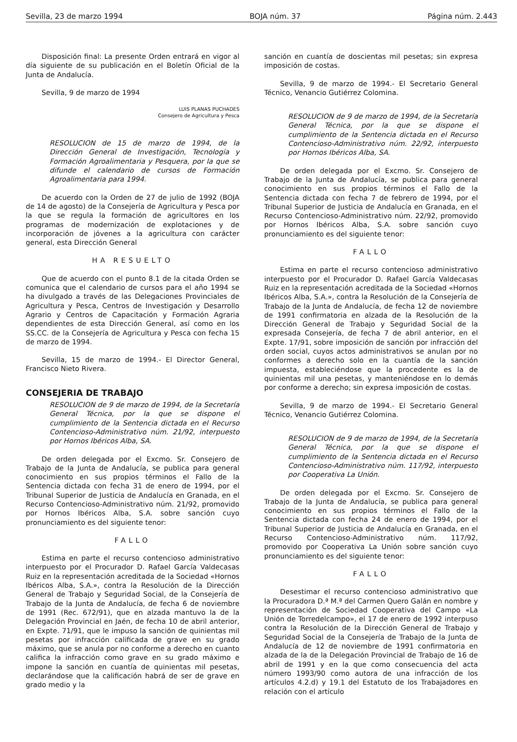Sevilla, 23 de marzo 1994 BOJA núm. 37 Página núm. 2.443
Disposición final: La presente Orden entrará en vigor al día siguiente de su publicación en el Boletín Oficial de la Junta de Andalucía.
Sevilla, 9 de marzo de 1994
LUIS PLANAS PUCHADES
Consejero de Agricultura y Pesca
RESOLUCION de 15 de marzo de 1994, de la Dirección General de Investigación, Tecnología y Formación Agroalimentaria y Pesquera, por la que se difunde el calendario de cursos de Formación Agroalimentaria para 1994.
De acuerdo con la Orden de 27 de julio de 1992 (BOJA de 14 de agosto) de la Consejería de Agricultura y Pesca por la que se regula la formación de agricultores en los programas de modernización de explotaciones y de incorporación de jóvenes a la agricultura con carácter general, esta Dirección General
HA RESUELTO
Que de acuerdo con el punto 8.1 de la citada Orden se comunica que el calendario de cursos para el año 1994 se ha divulgado a través de las Delegaciones Provinciales de Agricultura y Pesca, Centros de Investigación y Desarrollo Agrario y Centros de Capacitación y Formación Agraria dependientes de esta Dirección General, así como en los SS.CC. de la Consejería de Agricultura y Pesca con fecha 15 de marzo de 1994.
Sevilla, 15 de marzo de 1994.- El Director General, Francisco Nieto Rivera.
CONSEJERIA DE TRABAJO
RESOLUCION de 9 de marzo de 1994, de la Secretaría General Técnica, por la que se dispone el cumplimiento de la Sentencia dictada en el Recurso Contencioso-Administrativo núm. 21/92, interpuesto por Hornos Ibéricos Alba, SA.
De orden delegada por el Excmo. Sr. Consejero de Trabajo de la Junta de Andalucía, se publica para general conocimiento en sus propios términos el Fallo de la Sentencia dictada con fecha 31 de enero de 1994, por el Tribunal Superior de Justicia de Andalucía en Granada, en el Recurso Contencioso-Administrativo núm. 21/92, promovido por Hornos Ibéricos Alba, S.A. sobre sanción cuyo pronunciamiento es del siguiente tenor:
FALLO
Estima en parte el recurso contencioso administrativo interpuesto por el Procurador D. Rafael García Valdecasas Ruiz en la representación acreditada de la Sociedad «Hornos Ibéricos Alba, S.A.», contra la Resolución de la Dirección General de Trabajo y Seguridad Social, de la Consejería de Trabajo de la Junta de Andalucía, de fecha 6 de noviembre de 1991 (Rec. 672/91), que en alzada mantuvo la de la Delegación Provincial en Jaén, de fecha 10 de abril anterior, en Expte. 71/91, que le impuso la sanción de quinientas mil pesetas por infracción calificada de grave en su grado máximo, que se anula por no conforme a derecho en cuanto califica la infracción como grave en su grado máximo e impone la sanción en cuantía de quinientas mil pesetas, declarándose que la calificación habrá de ser de grave en grado medio y la
sanción en cuantía de doscientas mil pesetas; sin expresa imposición de costas.
Sevilla, 9 de marzo de 1994.- El Secretario General Técnico, Venancio Gutiérrez Colomina.
RESOLUCION de 9 de marzo de 1994, de la Secretaría General Técnica, por la que se dispone el cumplimiento de la Sentencia dictada en el Recurso Contencioso-Administrativo núm. 22/92, interpuesto por Hornos Ibéricos Alba, SA.
De orden delegada por el Excmo. Sr. Consejero de Trabajo de la Junta de Andalucía, se publica para general conocimiento en sus propios términos el Fallo de la Sentencia dictada con fecha 7 de febrero de 1994, por el Tribunal Superior de Justicia de Andalucía en Granada, en el Recurso Contencioso-Administrativo núm. 22/92, promovido por Hornos Ibéricos Alba, S.A. sobre sanción cuyo pronunciamiento es del siguiente tenor:
FALLO
Estima en parte el recurso contencioso administrativo interpuesto por el Procurador D. Rafael García Valdecasas Ruiz en la representación acreditada de la Sociedad «Hornos Ibéricos Alba, S.A.», contra la Resolución de la Consejería de Trabajo de la Junta de Andalucía, de fecha 12 de noviembre de 1991 confirmatoria en alzada de la Resolución de la Dirección General de Trabajo y Seguridad Social de la expresada Consejería, de fecha 7 de abril anterior, en el Expte. 17/91, sobre imposición de sanción por infracción del orden social, cuyos actos administrativos se anulan por no conformes a derecho solo en la cuantía de la sanción impuesta, estableciéndose que la procedente es la de quinientas mil una pesetas, y manteniéndose en lo demás por conforme a derecho; sin expresa imposición de costas.
Sevilla, 9 de marzo de 1994.- El Secretario General Técnico, Venancio Gutiérrez Colomina.
RESOLUCION de 9 de marzo de 1994, de la Secretaría General Técnica, por la que se dispone el cumplimiento de la Sentencia dictada en el Recurso Contencioso-Administrativo núm. 117/92, interpuesto por Cooperativa La Unión.
De orden delegada por el Excmo. Sr. Consejero de Trabajo de la Junta de Andalucía, se publica para general conocimiento en sus propios términos el Fallo de la Sentencia dictada con fecha 24 de enero de 1994, por el Tribunal Superior de Justicia de Andalucía en Granada, en el Recurso Contencioso-Administrativo núm. 117/92, promovido por Cooperativa La Unión sobre sanción cuyo pronunciamiento es del siguiente tenor:
FALLO
Desestimar el recurso contencioso administrativo que la Procuradora D.ª M.ª del Carmen Quero Galán en nombre y representación de Sociedad Cooperativa del Campo «La Unión de Torredelcampo», el 17 de enero de 1992 interpuso contra la Resolución de la Dirección General de Trabajo y Seguridad Social de la Consejería de Trabajo de la Junta de Andalucía de 12 de noviembre de 1991 confirmatoria en alzada de la de la Delegación Provincial de Trabajo de 16 de abril de 1991 y en la que como consecuencia del acta número 1993/90 como autora de una infracción de los artículos 4.2.d) y 19.1 del Estatuto de los Trabajadores en relación con el artículo